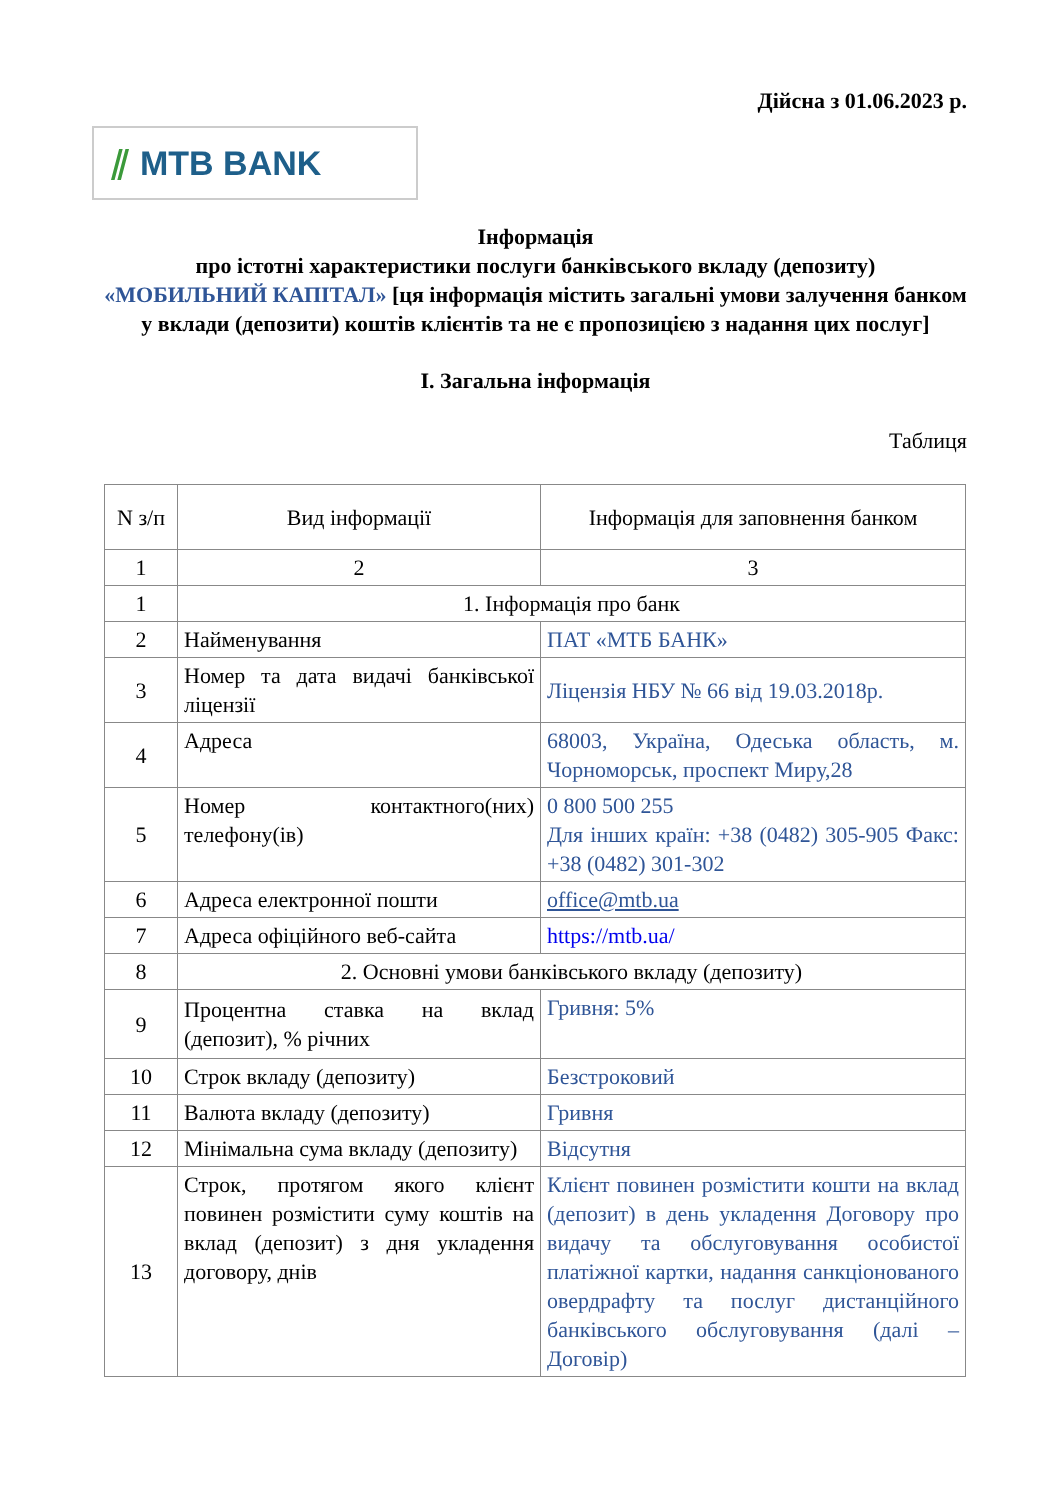Дійсна з 01.06.2023 р.
⫽ MTB BANK
Інформація
про істотні характеристики послуги банківського вкладу (депозиту)
«МОБИЛЬНИЙ КАПІТАЛ» [ця інформація містить загальні умови залучення банком у вклади (депозити) коштів клієнтів та не є пропозицією з надання цих послуг]
I. Загальна інформація
Таблиця
| N з/п | Вид інформації | Інформація для заповнення банком |
| --- | --- | --- |
| 1 | 2 | 3 |
| 1 | 1. Інформація про банк | |
| 2 | Найменування | ПАТ «МТБ БАНК» |
| 3 | Номер та дата видачі банківської ліцензії | Ліцензія НБУ № 66 від 19.03.2018р. |
| 4 | Адреса | 68003, Україна, Одеська область, м. Чорноморськ, проспект Миру,28 |
| 5 | Номер контактного(них) телефону(ів) | 0 800 500 255 Для інших країн: +38 (0482) 305-905 Факс: +38 (0482) 301-302 |
| 6 | Адреса електронної пошти | office@mtb.ua |
| 7 | Адреса офіційного веб-сайта | https://mtb.ua/ |
| 8 | 2. Основні умови банківського вкладу (депозиту) | |
| 9 | Процентна ставка на вклад (депозит), % річних | Гривня: 5% |
| 10 | Строк вкладу (депозиту) | Безстроковий |
| 11 | Валюта вкладу (депозиту) | Гривня |
| 12 | Мінімальна сума вкладу (депозиту) | Відсутня |
| 13 | Строк, протягом якого клієнт повинен розмістити суму коштів на вклад (депозит) з дня укладення договору, днів | Клієнт повинен розмістити кошти на вклад (депозит) в день укладення Договору про видачу та обслуговування особистої платіжної картки, надання санкціонованого овердрафту та послуг дистанційного банківського обслуговування (далі – Договір) |